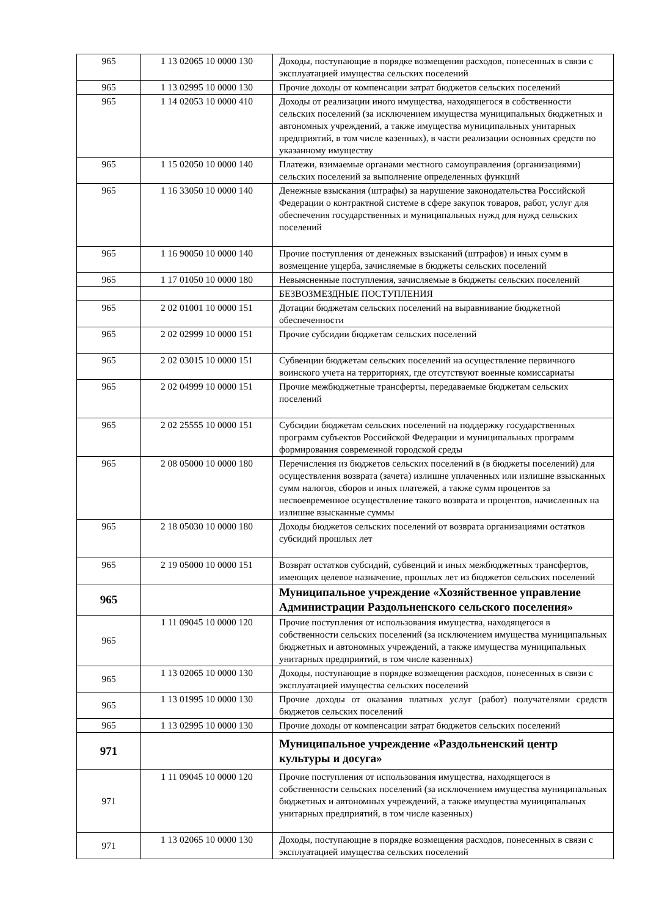| 965 | 1 13 02065 10 0000 130 | Доходы, поступающие в порядке возмещения расходов, понесенных в связи с эксплуатацией имущества сельских поселений |
| 965 | 1 13 02995 10 0000 130 | Прочие доходы от компенсации затрат бюджетов сельских поселений |
| 965 | 1 14 02053 10 0000 410 | Доходы от реализации иного имущества, находящегося в собственности сельских поселений (за исключением имущества муниципальных бюджетных и автономных учреждений, а также имущества муниципальных унитарных предприятий, в том числе казенных), в части реализации основных средств по указанному имуществу |
| 965 | 1 15 02050 10 0000 140 | Платежи, взимаемые органами местного самоуправления (организациями) сельских поселений за выполнение определенных функций |
| 965 | 1 16 33050 10 0000 140 | Денежные взыскания (штрафы) за нарушение законодательства Российской Федерации о контрактной системе в сфере закупок товаров, работ, услуг для обеспечения государственных и муниципальных нужд для нужд сельских поселений |
| 965 | 1 16 90050 10 0000 140 | Прочие поступления от денежных взысканий (штрафов) и иных сумм в возмещение ущерба, зачисляемые в бюджеты сельских поселений |
| 965 | 1 17 01050 10 0000 180 | Невыясненные поступления, зачисляемые в бюджеты сельских поселений |
| | | БЕЗВОЗМЕЗДНЫЕ ПОСТУПЛЕНИЯ |
| 965 | 2 02 01001 10 0000 151 | Дотации бюджетам сельских поселений на выравнивание бюджетной обеспеченности |
| 965 | 2 02 02999 10 0000 151 | Прочие субсидии бюджетам сельских поселений |
| 965 | 2 02 03015 10 0000 151 | Субвенции бюджетам сельских поселений на осуществление первичного воинского учета на территориях, где отсутствуют военные комиссариаты |
| 965 | 2 02 04999 10 0000 151 | Прочие межбюджетные трансферты, передаваемые бюджетам сельских поселений |
| 965 | 2 02 25555 10 0000 151 | Субсидии бюджетам сельских поселений на поддержку государственных программ субъектов Российской Федерации и муниципальных программ формирования современной городской среды |
| 965 | 2 08 05000 10 0000 180 | Перечисления из бюджетов сельских поселений в (в бюджеты поселений) для осуществления возврата (зачета) излишне уплаченных или излишне взысканных сумм налогов, сборов и иных платежей, а также сумм процентов за несвоевременное осуществление такого возврата и процентов, начисленных на излишне взысканные суммы |
| 965 | 2 18 05030 10 0000 180 | Доходы бюджетов сельских поселений от возврата организациями остатков субсидий прошлых лет |
| 965 | 2 19 05000 10 0000 151 | Возврат остатков субсидий, субвенций и иных межбюджетных трансфертов, имеющих целевое назначение, прошлых лет из бюджетов сельских поселений |
| 965 | | Муниципальное учреждение «Хозяйственное управление Администрации Раздольненского сельского поселения» |
| 965 | 1 11 09045 10 0000 120 | Прочие поступления от использования имущества, находящегося в собственности сельских поселений (за исключением имущества муниципальных бюджетных и автономных учреждений, а также имущества муниципальных унитарных предприятий, в том числе казенных) |
| 965 | 1 13 02065 10 0000 130 | Доходы, поступающие в порядке возмещения расходов, понесенных в связи с эксплуатацией имущества сельских поселений |
| 965 | 1 13 01995 10 0000 130 | Прочие доходы от оказания платных услуг (работ) получателями средств бюджетов сельских поселений |
| 965 | 1 13 02995 10 0000 130 | Прочие доходы от компенсации затрат бюджетов сельских поселений |
| 971 | | Муниципальное учреждение «Раздольненский центр культуры и досуга» |
| 971 | 1 11 09045 10 0000 120 | Прочие поступления от использования имущества, находящегося в собственности сельских поселений (за исключением имущества муниципальных бюджетных и автономных учреждений, а также имущества муниципальных унитарных предприятий, в том числе казенных) |
| 971 | 1 13 02065 10 0000 130 | Доходы, поступающие в порядке возмещения расходов, понесенных в связи с эксплуатацией имущества сельских поселений |